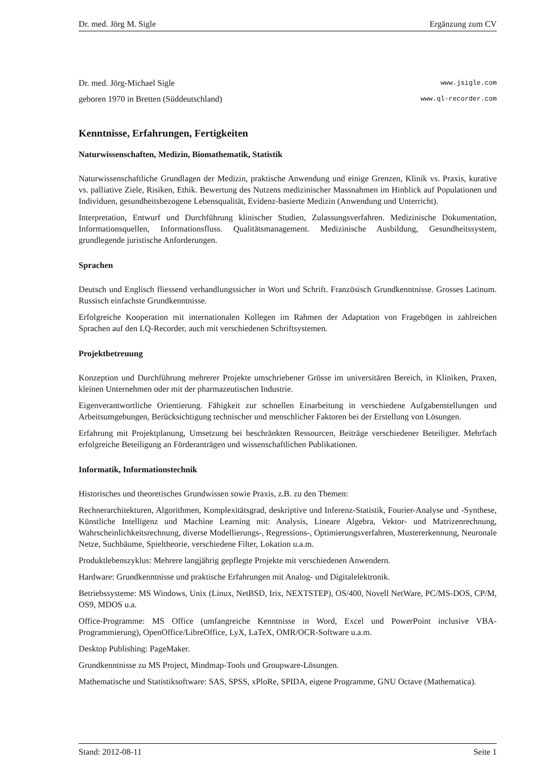Dr. med. Jörg M. Sigle Ergänzung zum CV
Dr. med. Jörg-Michael Sigle www.jsigle.com
geboren 1970 in Bretten (Süddeutschland) www.ql-recorder.com
Kenntnisse, Erfahrungen, Fertigkeiten
Naturwissenschaften, Medizin, Biomathematik, Statistik
Naturwissenschaftliche Grundlagen der Medizin, praktische Anwendung und einige Grenzen, Klinik vs. Praxis, kurative vs. palliative Ziele, Risiken, Ethik. Bewertung des Nutzens medizinischer Massnahmen im Hinblick auf Populationen und Individuen, gesundheitsbezogene Lebensqualität, Evidenz-basierte Medizin (Anwendung und Unterricht).
Interpretation, Entwurf und Durchführung klinischer Studien, Zulassungsverfahren. Medizinische Dokumentation, Informationsquellen, Informationsfluss. Qualitätsmanagement. Medizinische Ausbildung, Gesundheitssystem, grundlegende juristische Anforderungen.
Sprachen
Deutsch und Englisch fliessend verhandlungssicher in Wort und Schrift. Französisch Grundkenntnisse. Grosses Latinum. Russisch einfachste Grundkenntnisse.
Erfolgreiche Kooperation mit internationalen Kollegen im Rahmen der Adaptation von Fragebögen in zahlreichen Sprachen auf den LQ-Recorder, auch mit verschiedenen Schriftsystemen.
Projektbetreuung
Konzeption und Durchführung mehrerer Projekte umschriebener Grösse im universitären Bereich, in Kliniken, Praxen, kleinen Unternehmen oder mit der pharmazeutischen Industrie.
Eigenverantwortliche Orientierung. Fähigkeit zur schnellen Einarbeitung in verschiedene Aufgabenstellungen und Arbeitsumgebungen, Berücksichtigung technischer und menschlicher Faktoren bei der Erstellung von Lösungen.
Erfahrung mit Projektplanung, Umsetzung bei beschränkten Ressourcen, Beiträge verschiedener Beteiligter. Mehrfach erfolgreiche Beteiligung an Förderanträgen und wissenschaftlichen Publikationen.
Informatik, Informationstechnik
Historisches und theoretisches Grundwissen sowie Praxis, z.B. zu den Themen:
Rechnerarchitekturen, Algorithmen, Komplexitätsgrad, deskriptive und Inferenz-Statistik, Fourier-Analyse und -Synthese, Künstliche Intelligenz und Machine Learning mit: Analysis, Lineare Algebra, Vektor- und Matrizenrechnung, Wahrscheinlichkeitsrechnung, diverse Modellierungs-, Regressions-, Optimierungsverfahren, Mustererkennung, Neuronale Netze, Suchbäume, Spieltheorie, verschiedene Filter, Lokation u.a.m.
Produktlebenszyklus: Mehrere langjährig gepflegte Projekte mit verschiedenen Anwendern.
Hardware: Grundkenntnisse und praktische Erfahrungen mit Analog- und Digitalelektronik.
Betriebssysteme: MS Windows, Unix (Linux, NetBSD, Irix, NEXTSTEP), OS/400, Novell NetWare, PC/MS-DOS, CP/M, OS9, MDOS u.a.
Office-Programme: MS Office (umfangreiche Kenntnisse in Word, Excel und PowerPoint inclusive VBA-Programmierung), OpenOffice/LibreOffice, LyX, LaTeX, OMR/OCR-Software u.a.m.
Desktop Publishing: PageMaker.
Grundkenntnisse zu MS Project, Mindmap-Tools und Groupware-Lösungen.
Mathematische und Statistiksoftware: SAS, SPSS, xPloRe, SPIDA, eigene Programme, GNU Octave (Mathematica).
Stand: 2012-08-11 Seite 1